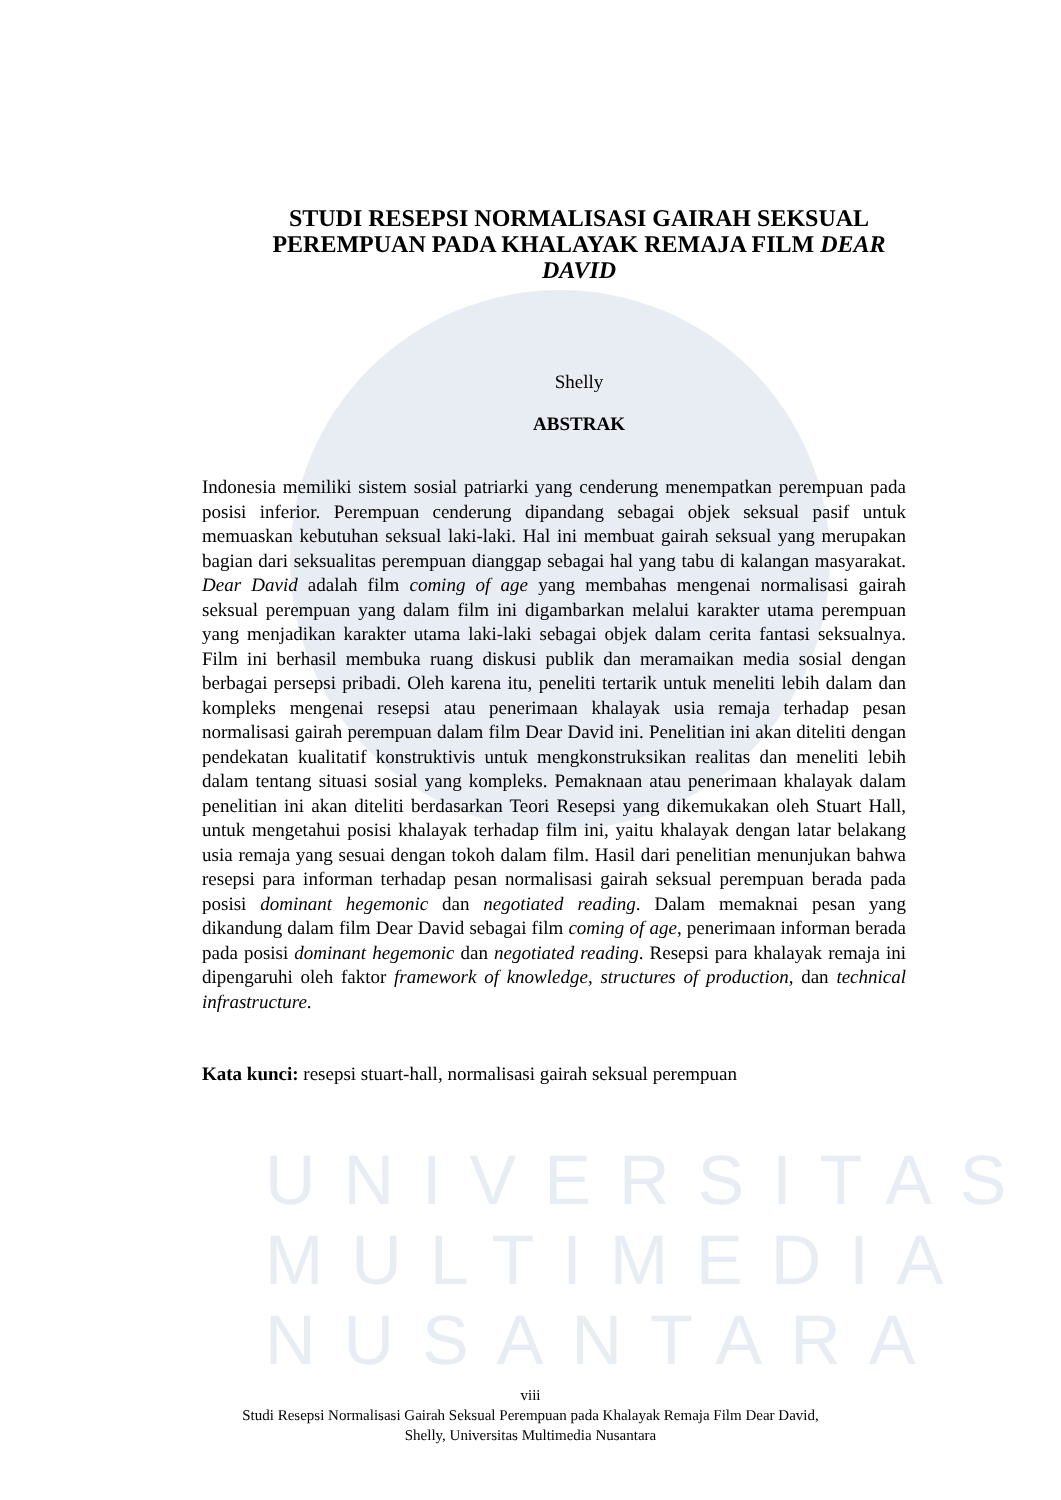UNIVERSITAS
MULTIMEDIA
NUSANTARA
STUDI RESEPSI NORMALISASI GAIRAH SEKSUAL PEREMPUAN PADA KHALAYAK REMAJA FILM DEAR DAVID
Shelly
ABSTRAK
Indonesia memiliki sistem sosial patriarki yang cenderung menempatkan perempuan pada posisi inferior. Perempuan cenderung dipandang sebagai objek seksual pasif untuk memuaskan kebutuhan seksual laki-laki. Hal ini membuat gairah seksual yang merupakan bagian dari seksualitas perempuan dianggap sebagai hal yang tabu di kalangan masyarakat. Dear David adalah film coming of age yang membahas mengenai normalisasi gairah seksual perempuan yang dalam film ini digambarkan melalui karakter utama perempuan yang menjadikan karakter utama laki-laki sebagai objek dalam cerita fantasi seksualnya. Film ini berhasil membuka ruang diskusi publik dan meramaikan media sosial dengan berbagai persepsi pribadi. Oleh karena itu, peneliti tertarik untuk meneliti lebih dalam dan kompleks mengenai resepsi atau penerimaan khalayak usia remaja terhadap pesan normalisasi gairah perempuan dalam film Dear David ini. Penelitian ini akan diteliti dengan pendekatan kualitatif konstruktivis untuk mengkonstruksikan realitas dan meneliti lebih dalam tentang situasi sosial yang kompleks. Pemaknaan atau penerimaan khalayak dalam penelitian ini akan diteliti berdasarkan Teori Resepsi yang dikemukakan oleh Stuart Hall, untuk mengetahui posisi khalayak terhadap film ini, yaitu khalayak dengan latar belakang usia remaja yang sesuai dengan tokoh dalam film. Hasil dari penelitian menunjukan bahwa resepsi para informan terhadap pesan normalisasi gairah seksual perempuan berada pada posisi dominant hegemonic dan negotiated reading. Dalam memaknai pesan yang dikandung dalam film Dear David sebagai film coming of age, penerimaan informan berada pada posisi dominant hegemonic dan negotiated reading. Resepsi para khalayak remaja ini dipengaruhi oleh faktor framework of knowledge, structures of production, dan technical infrastructure.
Kata kunci: resepsi stuart-hall, normalisasi gairah seksual perempuan
viii
Studi Resepsi Normalisasi Gairah Seksual Perempuan pada Khalayak Remaja Film Dear David,
Shelly, Universitas Multimedia Nusantara